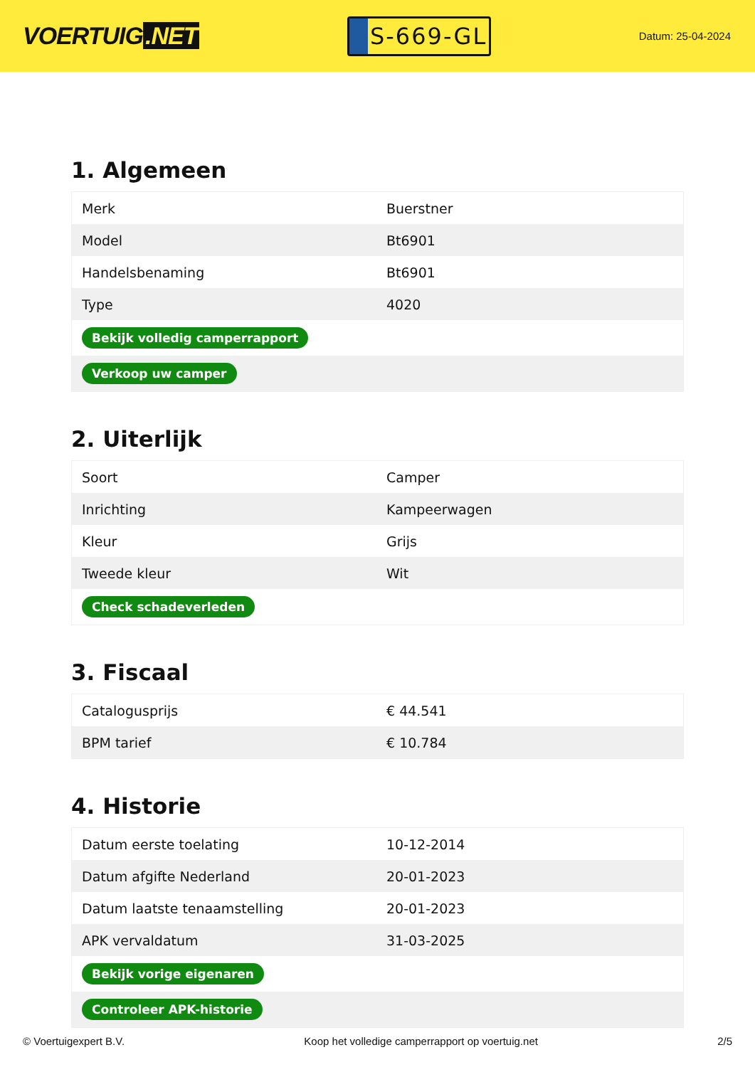VOERTUIG.NET
S-669-GL
Datum: 25-04-2024
1. Algemeen
| Merk | Buerstner |
| Model | Bt6901 |
| Handelsbenaming | Bt6901 |
| Type | 4020 |
| Bekijk volledig camperrapport | |
| Verkoop uw camper | |
2. Uiterlijk
| Soort | Camper |
| Inrichting | Kampeerwagen |
| Kleur | Grijs |
| Tweede kleur | Wit |
| Check schadeverleden | |
3. Fiscaal
| Catalogusprijs | € 44.541 |
| BPM tarief | € 10.784 |
4. Historie
| Datum eerste toelating | 10-12-2014 |
| Datum afgifte Nederland | 20-01-2023 |
| Datum laatste tenaamstelling | 20-01-2023 |
| APK vervaldatum | 31-03-2025 |
| Bekijk vorige eigenaren | |
| Controleer APK-historie | |
© Voertuigexpert B.V. Koop het volledige camperrapport op voertuig.net 2/5